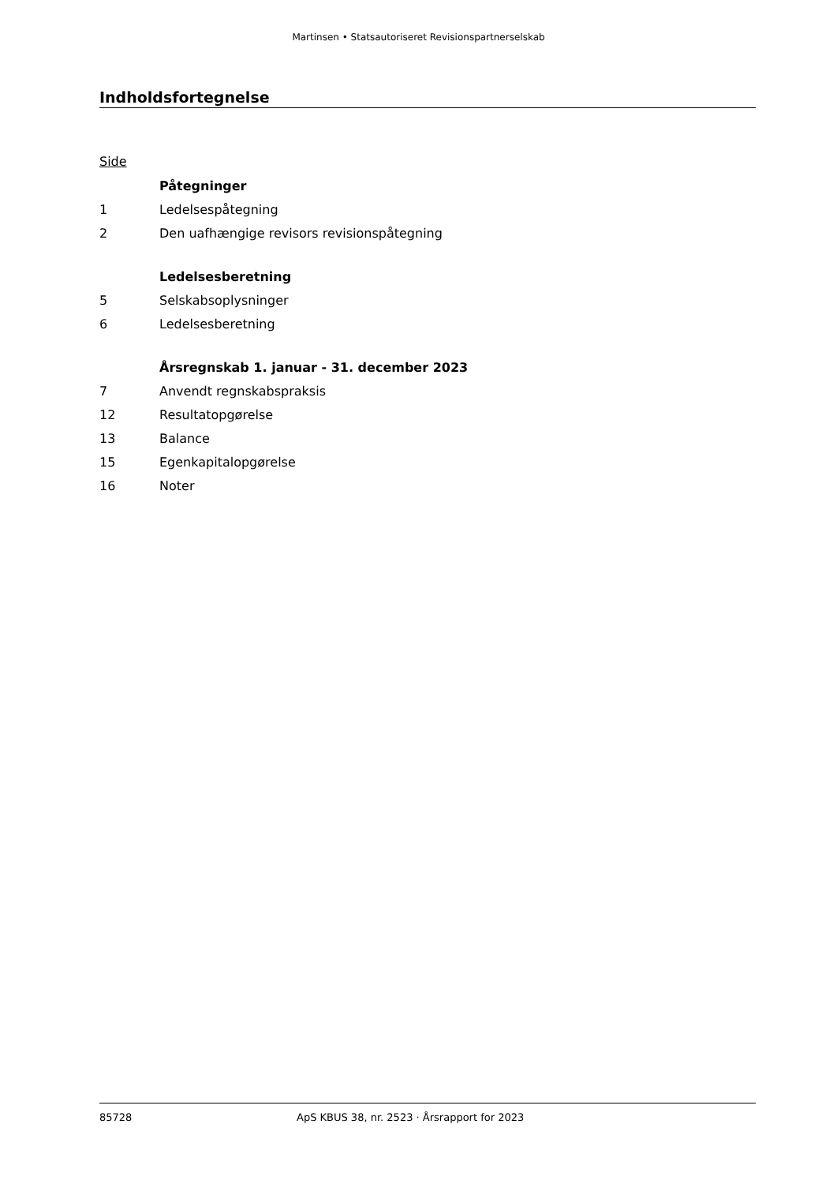Martinsen • Statsautoriseret Revisionspartnerselskab
Indholdsfortegnelse
Side
| | Påtegninger |
| 1 | Ledelsespåtegning |
| 2 | Den uafhængige revisors revisionspåtegning |
| | Ledelsesberetning |
| 5 | Selskabsoplysninger |
| 6 | Ledelsesberetning |
| | Årsregnskab 1. januar - 31. december 2023 |
| 7 | Anvendt regnskabspraksis |
| 12 | Resultatopgørelse |
| 13 | Balance |
| 15 | Egenkapitalopgørelse |
| 16 | Noter |
85728 ApS KBUS 38, nr. 2523 · Årsrapport for 2023